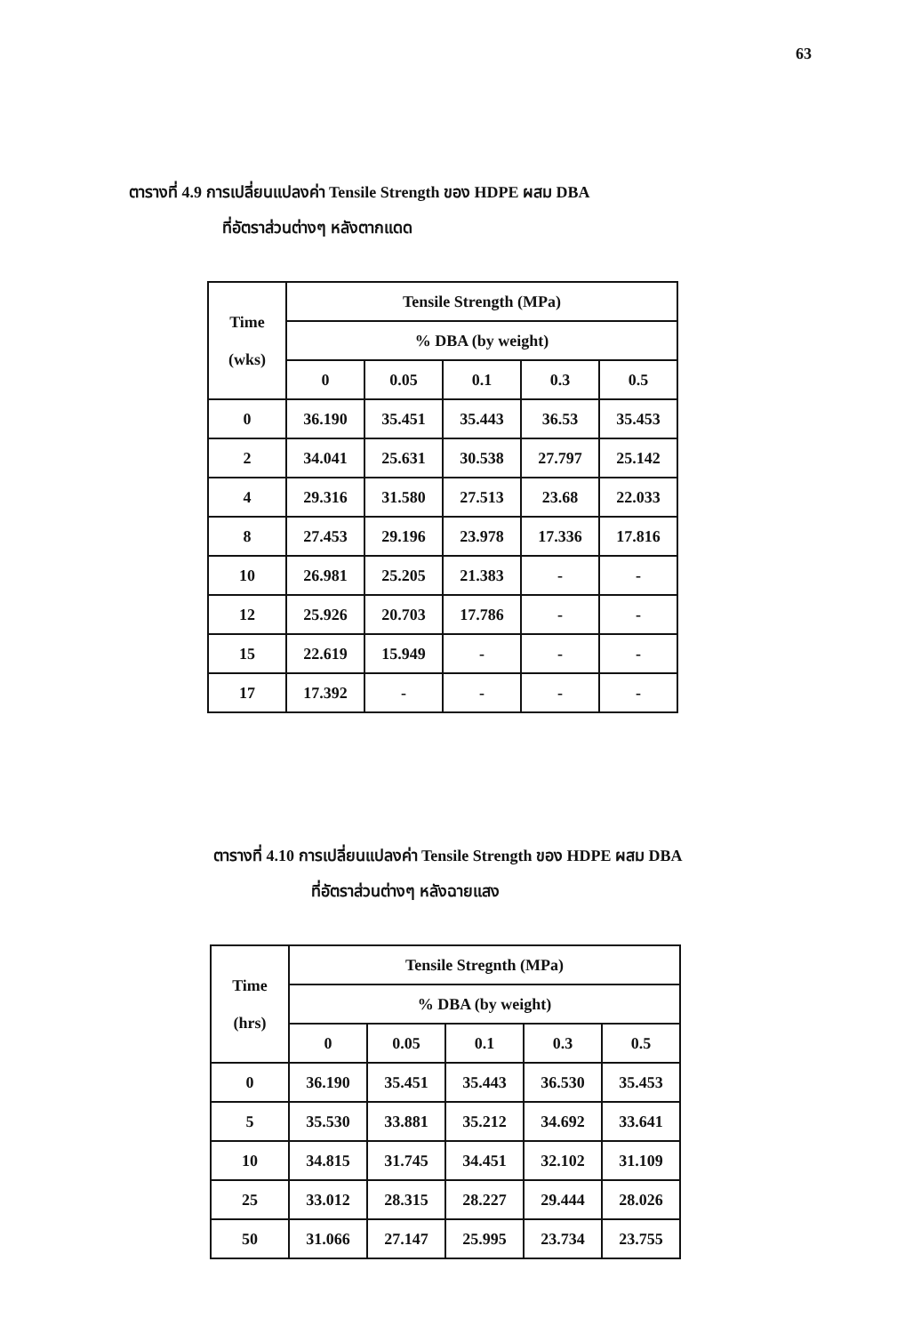63
ตารางที่ 4.9 การเปลี่ยนแปลงค่า Tensile Strength ของ HDPE ผสม DBA
ที่อัตราส่วนต่างๆ หลังตากแดด
| Time (wks) | Tensile Strength (MPa) | | | | |
| --- | --- | --- | --- | --- | --- |
| | % DBA (by weight) | | | | |
| | 0 | 0.05 | 0.1 | 0.3 | 0.5 |
| 0 | 36.190 | 35.451 | 35.443 | 36.53 | 35.453 |
| 2 | 34.041 | 25.631 | 30.538 | 27.797 | 25.142 |
| 4 | 29.316 | 31.580 | 27.513 | 23.68 | 22.033 |
| 8 | 27.453 | 29.196 | 23.978 | 17.336 | 17.816 |
| 10 | 26.981 | 25.205 | 21.383 | - | - |
| 12 | 25.926 | 20.703 | 17.786 | - | - |
| 15 | 22.619 | 15.949 | - | - | - |
| 17 | 17.392 | - | - | - | - |
ตารางที่ 4.10 การเปลี่ยนแปลงค่า Tensile Strength ของ HDPE ผสม DBA
ที่อัตราส่วนต่างๆ หลังฉายแสง
| Time (hrs) | Tensile Stregnth (MPa) | | | | |
| --- | --- | --- | --- | --- | --- |
| | % DBA (by weight) | | | | |
| | 0 | 0.05 | 0.1 | 0.3 | 0.5 |
| 0 | 36.190 | 35.451 | 35.443 | 36.530 | 35.453 |
| 5 | 35.530 | 33.881 | 35.212 | 34.692 | 33.641 |
| 10 | 34.815 | 31.745 | 34.451 | 32.102 | 31.109 |
| 25 | 33.012 | 28.315 | 28.227 | 29.444 | 28.026 |
| 50 | 31.066 | 27.147 | 25.995 | 23.734 | 23.755 |